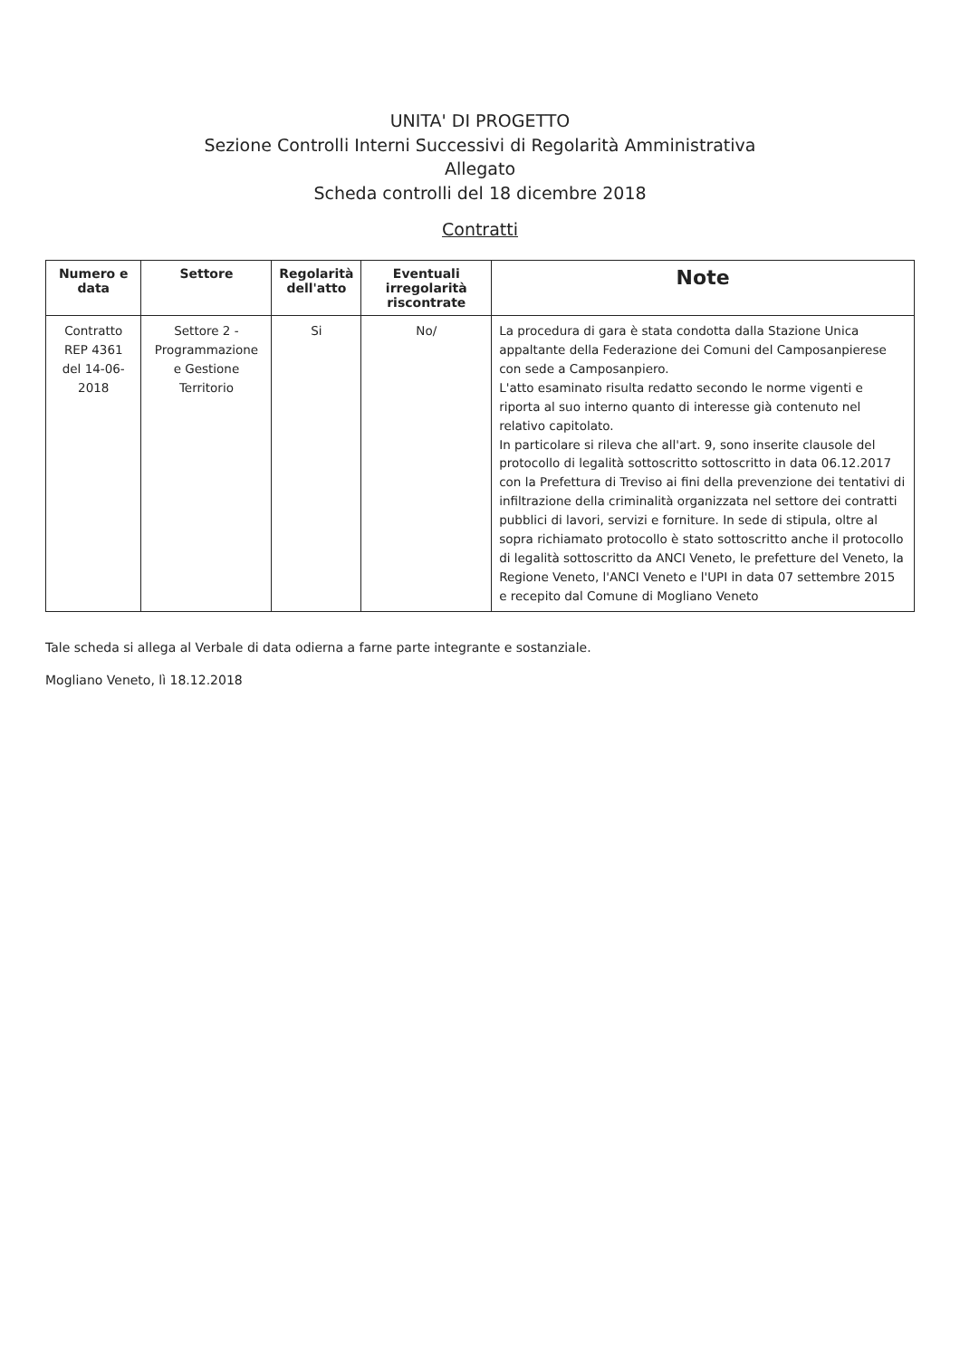UNITA' DI PROGETTO
Sezione Controlli Interni Successivi di Regolarità Amministrativa
Allegato
Scheda controlli del 18 dicembre 2018
Contratti
| Numero e data | Settore | Regolarità dell'atto | Eventuali irregolarità riscontrate | Note |
| --- | --- | --- | --- | --- |
| Contratto REP 4361 del 14-06-2018 | Settore 2 -Programmazione e Gestione Territorio | Si | No/ | La procedura di gara è stata condotta dalla Stazione Unica appaltante della Federazione dei Comuni del Camposanpierese con sede a Camposanpiero. L'atto esaminato risulta redatto secondo le norme vigenti e riporta al suo interno quanto di interesse già contenuto nel relativo capitolato. In particolare si rileva che all'art. 9, sono inserite clausole del protocollo di legalità sottoscritto sottoscritto in data 06.12.2017 con la Prefettura di Treviso ai fini della prevenzione dei tentativi di infiltrazione della criminalità organizzata nel settore dei contratti pubblici di lavori, servizi e forniture. In sede di stipula, oltre al sopra richiamato protocollo è stato sottoscritto anche il protocollo di legalità sottoscritto da ANCI Veneto, le prefetture del Veneto, la Regione Veneto, l'ANCI Veneto e l'UPI in data 07 settembre 2015 e recepito dal Comune di Mogliano Veneto |
Tale scheda si allega al Verbale di data odierna a farne parte integrante e sostanziale.
Mogliano Veneto, lì 18.12.2018